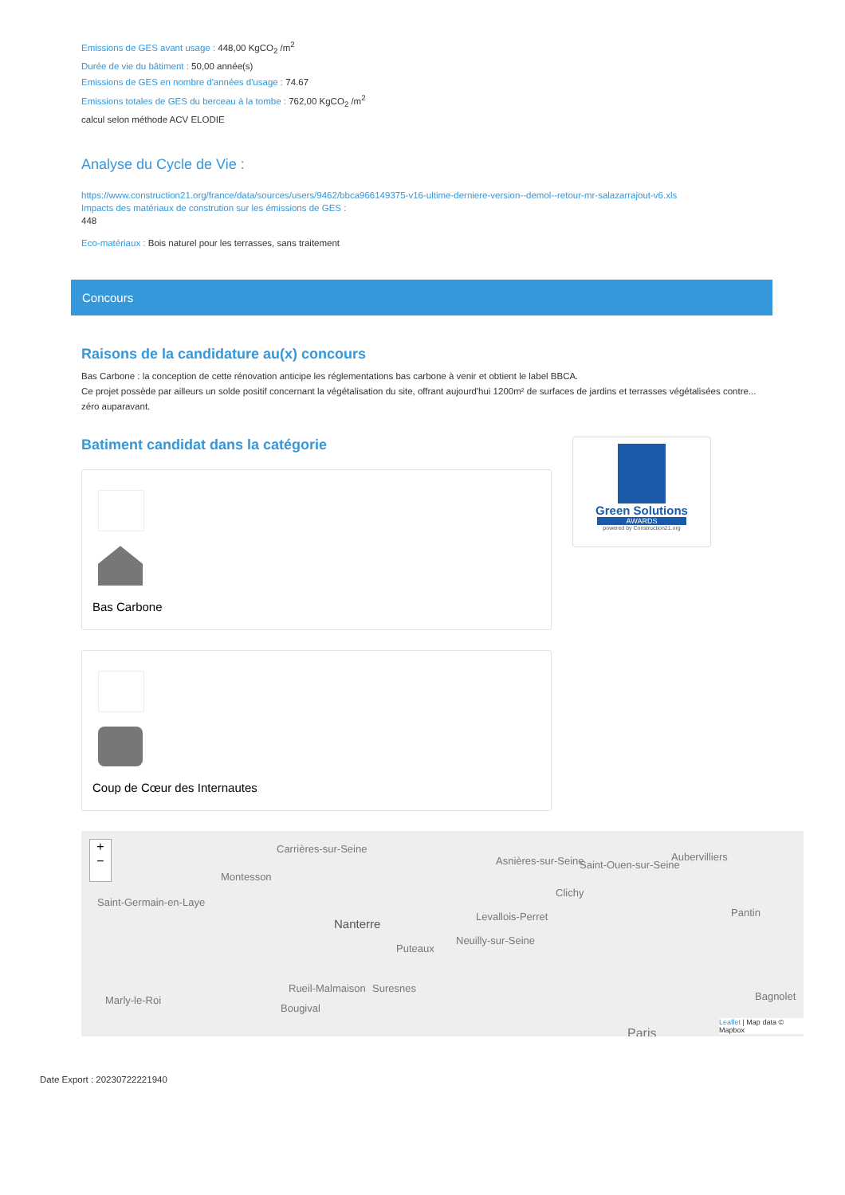Emissions de GES avant usage : 448,00 KgCO<sub>2</sub> /m<sup>2</sup>
Durée de vie du bâtiment : 50,00 année(s)
Emissions de GES en nombre d'années d'usage : 74.67
Emissions totales de GES du berceau à la tombe : 762,00 KgCO<sub>2</sub> /m<sup>2</sup>
calcul selon méthode ACV ELODIE
Analyse du Cycle de Vie :
https://www.construction21.org/france/data/sources/users/9462/bbca966149375-v16-ultime-derniere-version--demol--retour-mr-salazarrajout-v6.xls
Impacts des matériaux de constrution sur les émissions de GES :
448
Eco-matériaux : Bois naturel pour les terrasses, sans traitement
Concours
Raisons de la candidature au(x) concours
Bas Carbone : la conception de cette rénovation anticipe les réglementations bas carbone à venir et obtient le label BBCA.
Ce projet possède par ailleurs un solde positif concernant la végétalisation du site, offrant aujourd'hui 1200m² de surfaces de jardins et terrasses végétalisées contre... zéro auparavant.
Batiment candidat dans la catégorie
Bas Carbone
Coup de Cœur des Internautes
Green Solutions
AWARDS
powered by Construction21.org
+
−
Saint-Germain-en-Laye
Montesson
Carrières-sur-Seine
Nanterre
Puteaux
Asnières-sur-Seine
Clichy
Levallois-Perret
Neuilly-sur-Seine
Saint-Ouen-sur-Seine
Aubervilliers
Pantin
Marly-le-Roi
Bougival
Rueil-Malmaison Suresnes
Bagnolet
Paris
Leaflet | Map data © Mapbox
Date Export : 20230722221940